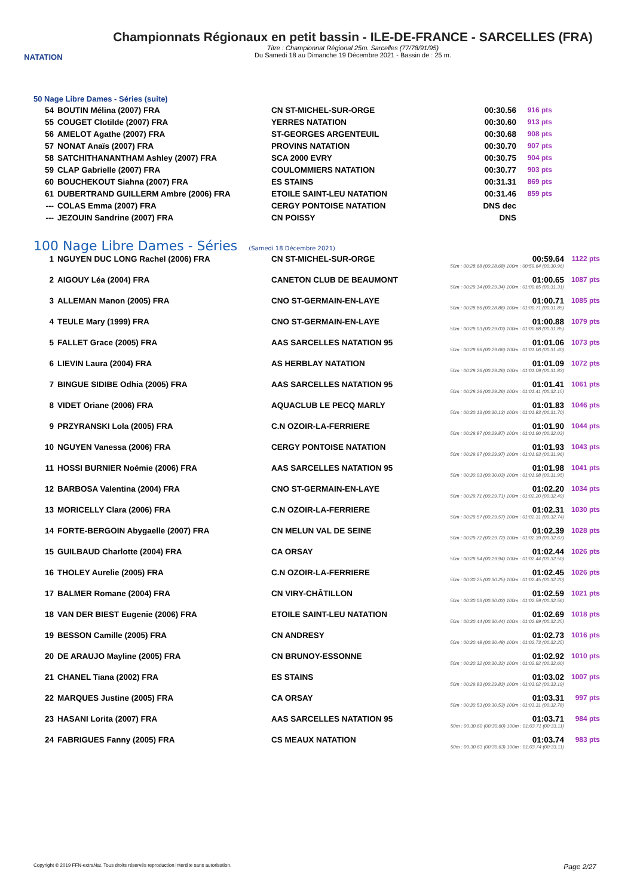NATATION
Championnats Régionaux en petit bassin - ILE-DE-FRANCE - SARCELLES (FRA)
Titre : Championnat Régional 25m. Sarcelles (77/78/91/95)
Du Samedi 18 au Dimanche 19 Décembre 2021 - Bassin de : 25 m.
50 Nage Libre Dames - Séries (suite)
| 54 | BOUTIN Mélina (2007) FRA | CN ST-MICHEL-SUR-ORGE | 00:30.56 | 916 pts |
| 55 | COUGET Clotilde (2007) FRA | YERRES NATATION | 00:30.60 | 913 pts |
| 56 | AMELOT Agathe (2007) FRA | ST-GEORGES ARGENTEUIL | 00:30.68 | 908 pts |
| 57 | NONAT Anaïs (2007) FRA | PROVINS NATATION | 00:30.70 | 907 pts |
| 58 | SATCHITHANANTHAM Ashley (2007) FRA | SCA 2000 EVRY | 00:30.75 | 904 pts |
| 59 | CLAP Gabrielle (2007) FRA | COULOMMIERS NATATION | 00:30.77 | 903 pts |
| 60 | BOUCHEKOUT Siahna (2007) FRA | ES STAINS | 00:31.31 | 869 pts |
| 61 | DUBERTRAND GUILLERM Ambre (2006) FRA | ETOILE SAINT-LEU NATATION | 00:31.46 | 859 pts |
| --- | COLAS Emma (2007) FRA | CERGY PONTOISE NATATION | DNS dec | |
| --- | JEZOUIN Sandrine (2007) FRA | CN POISSY | DNS | |
100 Nage Libre Dames - Séries (Samedi 18 Décembre 2021)
| 1 | NGUYEN DUC LONG Rachel (2006) FRA | CN ST-MICHEL-SUR-ORGE | 00:59.64 50m : 00:28.68 (00:28.68) 100m : 00:59.64 (00:30.96) | 1122 pts |
| 2 | AIGOUY Léa (2004) FRA | CANETON CLUB DE BEAUMONT | 01:00.65 50m : 00:29.34 (00:29.34) 100m : 01:00.65 (00:31.31) | 1087 pts |
| 3 | ALLEMAN Manon (2005) FRA | CNO ST-GERMAIN-EN-LAYE | 01:00.71 50m : 00:28.86 (00:28.86) 100m : 01:00.71 (00:31.85) | 1085 pts |
| 4 | TEULE Mary (1999) FRA | CNO ST-GERMAIN-EN-LAYE | 01:00.88 50m : 00:29.03 (00:29.03) 100m : 01:00.88 (00:31.85) | 1079 pts |
| 5 | FALLET Grace (2005) FRA | AAS SARCELLES NATATION 95 | 01:01.06 50m : 00:29.66 (00:29.66) 100m : 01:01.06 (00:31.40) | 1073 pts |
| 6 | LIEVIN Laura (2004) FRA | AS HERBLAY NATATION | 01:01.09 50m : 00:29.26 (00:29.26) 100m : 01:01.09 (00:31.83) | 1072 pts |
| 7 | BINGUE SIDIBE Odhia (2005) FRA | AAS SARCELLES NATATION 95 | 01:01.41 50m : 00:29.26 (00:29.26) 100m : 01:01.41 (00:32.15) | 1061 pts |
| 8 | VIDET Oriane (2006) FRA | AQUACLUB LE PECQ MARLY | 01:01.83 50m : 00:30.13 (00:30.13) 100m : 01:01.83 (00:31.70) | 1046 pts |
| 9 | PRZYRANSKI Lola (2005) FRA | C.N OZOIR-LA-FERRIERE | 01:01.90 50m : 00:29.87 (00:29.87) 100m : 01:01.90 (00:32.03) | 1044 pts |
| 10 | NGUYEN Vanessa (2006) FRA | CERGY PONTOISE NATATION | 01:01.93 50m : 00:29.97 (00:29.97) 100m : 01:01.93 (00:31.96) | 1043 pts |
| 11 | HOSSI BURNIER Noémie (2006) FRA | AAS SARCELLES NATATION 95 | 01:01.98 50m : 00:30.03 (00:30.03) 100m : 01:01.98 (00:31.95) | 1041 pts |
| 12 | BARBOSA Valentina (2004) FRA | CNO ST-GERMAIN-EN-LAYE | 01:02.20 50m : 00:29.71 (00:29.71) 100m : 01:02.20 (00:32.49) | 1034 pts |
| 13 | MORICELLY Clara (2006) FRA | C.N OZOIR-LA-FERRIERE | 01:02.31 50m : 00:29.57 (00:29.57) 100m : 01:02.31 (00:32.74) | 1030 pts |
| 14 | FORTE-BERGOIN Abygaelle (2007) FRA | CN MELUN VAL DE SEINE | 01:02.39 50m : 00:29.72 (00:29.72) 100m : 01:02.39 (00:32.67) | 1028 pts |
| 15 | GUILBAUD Charlotte (2004) FRA | CA ORSAY | 01:02.44 50m : 00:29.94 (00:29.94) 100m : 01:02.44 (00:32.50) | 1026 pts |
| 16 | THOLEY Aurelie (2005) FRA | C.N OZOIR-LA-FERRIERE | 01:02.45 50m : 00:30.25 (00:30.25) 100m : 01:02.45 (00:32.20) | 1026 pts |
| 17 | BALMER Romane (2004) FRA | CN VIRY-CHÂTILLON | 01:02.59 50m : 00:30.03 (00:30.03) 100m : 01:02.59 (00:32.56) | 1021 pts |
| 18 | VAN DER BIEST Eugenie (2006) FRA | ETOILE SAINT-LEU NATATION | 01:02.69 50m : 00:30.44 (00:30.44) 100m : 01:02.69 (00:32.25) | 1018 pts |
| 19 | BESSON Camille (2005) FRA | CN ANDRESY | 01:02.73 50m : 00:30.48 (00:30.48) 100m : 01:02.73 (00:32.25) | 1016 pts |
| 20 | DE ARAUJO Mayline (2005) FRA | CN BRUNOY-ESSONNE | 01:02.92 50m : 00:30.32 (00:30.32) 100m : 01:02.92 (00:32.60) | 1010 pts |
| 21 | CHANEL Tiana (2002) FRA | ES STAINS | 01:03.02 50m : 00:29.83 (00:29.83) 100m : 01:03.02 (00:33.19) | 1007 pts |
| 22 | MARQUES Justine (2005) FRA | CA ORSAY | 01:03.31 50m : 00:30.53 (00:30.53) 100m : 01:03.31 (00:32.78) | 997 pts |
| 23 | HASANI Lorita (2007) FRA | AAS SARCELLES NATATION 95 | 01:03.71 50m : 00:30.60 (00:30.60) 100m : 01:03.71 (00:33.11) | 984 pts |
| 24 | FABRIGUES Fanny (2005) FRA | CS MEAUX NATATION | 01:03.74 50m : 00:30.63 (00:30.63) 100m : 01:03.74 (00:33.11) | 983 pts |
Copyright © 2019 FFN-extraNat. Tous droits réservés reproduction interdite sans autorisation. Page 2/27